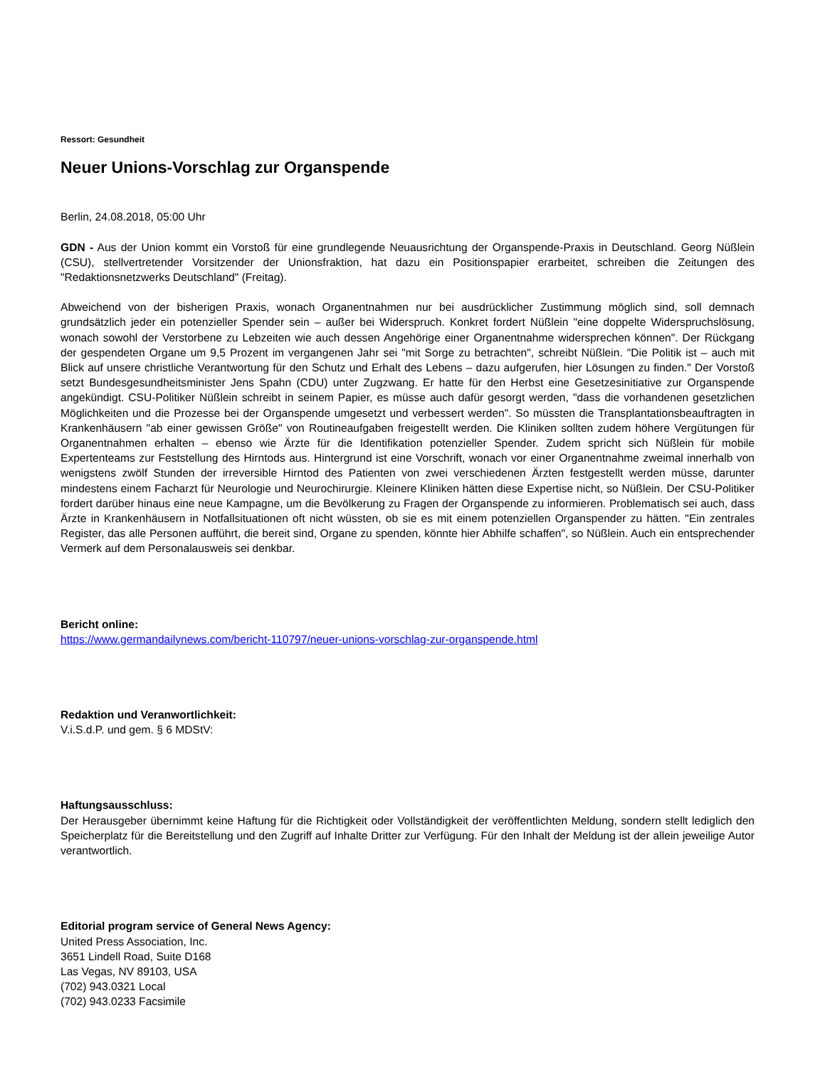Ressort: Gesundheit
Neuer Unions-Vorschlag zur Organspende
Berlin, 24.08.2018, 05:00 Uhr
GDN - Aus der Union kommt ein Vorstoß für eine grundlegende Neuausrichtung der Organspende-Praxis in Deutschland. Georg Nüßlein (CSU), stellvertretender Vorsitzender der Unionsfraktion, hat dazu ein Positionspapier erarbeitet, schreiben die Zeitungen des "Redaktionsnetzwerks Deutschland" (Freitag).
Abweichend von der bisherigen Praxis, wonach Organentnahmen nur bei ausdrücklicher Zustimmung möglich sind, soll demnach grundsätzlich jeder ein potenzieller Spender sein – außer bei Widerspruch. Konkret fordert Nüßlein "eine doppelte Widerspruchslösung, wonach sowohl der Verstorbene zu Lebzeiten wie auch dessen Angehörige einer Organentnahme widersprechen können". Der Rückgang der gespendeten Organe um 9,5 Prozent im vergangenen Jahr sei "mit Sorge zu betrachten", schreibt Nüßlein. "Die Politik ist – auch mit Blick auf unsere christliche Verantwortung für den Schutz und Erhalt des Lebens – dazu aufgerufen, hier Lösungen zu finden." Der Vorstoß setzt Bundesgesundheitsminister Jens Spahn (CDU) unter Zugzwang. Er hatte für den Herbst eine Gesetzesinitiative zur Organspende angekündigt. CSU-Politiker Nüßlein schreibt in seinem Papier, es müsse auch dafür gesorgt werden, "dass die vorhandenen gesetzlichen Möglichkeiten und die Prozesse bei der Organspende umgesetzt und verbessert werden". So müssten die Transplantationsbeauftragten in Krankenhäusern "ab einer gewissen Größe" von Routineaufgaben freigestellt werden. Die Kliniken sollten zudem höhere Vergütungen für Organentnahmen erhalten – ebenso wie Ärzte für die Identifikation potenzieller Spender. Zudem spricht sich Nüßlein für mobile Expertenteams zur Feststellung des Hirntods aus. Hintergrund ist eine Vorschrift, wonach vor einer Organentnahme zweimal innerhalb von wenigstens zwölf Stunden der irreversible Hirntod des Patienten von zwei verschiedenen Ärzten festgestellt werden müsse, darunter mindestens einem Facharzt für Neurologie und Neurochirurgie. Kleinere Kliniken hätten diese Expertise nicht, so Nüßlein. Der CSU-Politiker fordert darüber hinaus eine neue Kampagne, um die Bevölkerung zu Fragen der Organspende zu informieren. Problematisch sei auch, dass Ärzte in Krankenhäusern in Notfallsituationen oft nicht wüssten, ob sie es mit einem potenziellen Organspender zu hätten. "Ein zentrales Register, das alle Personen aufführt, die bereit sind, Organe zu spenden, könnte hier Abhilfe schaffen", so Nüßlein. Auch ein entsprechender Vermerk auf dem Personalausweis sei denkbar.
Bericht online:
https://www.germandailynews.com/bericht-110797/neuer-unions-vorschlag-zur-organspende.html
Redaktion und Veranwortlichkeit:
V.i.S.d.P. und gem. § 6 MDStV:
Haftungsausschluss:
Der Herausgeber übernimmt keine Haftung für die Richtigkeit oder Vollständigkeit der veröffentlichten Meldung, sondern stellt lediglich den Speicherplatz für die Bereitstellung und den Zugriff auf Inhalte Dritter zur Verfügung. Für den Inhalt der Meldung ist der allein jeweilige Autor verantwortlich.
Editorial program service of General News Agency:
United Press Association, Inc.
3651 Lindell Road, Suite D168
Las Vegas, NV 89103, USA
(702) 943.0321 Local
(702) 943.0233 Facsimile